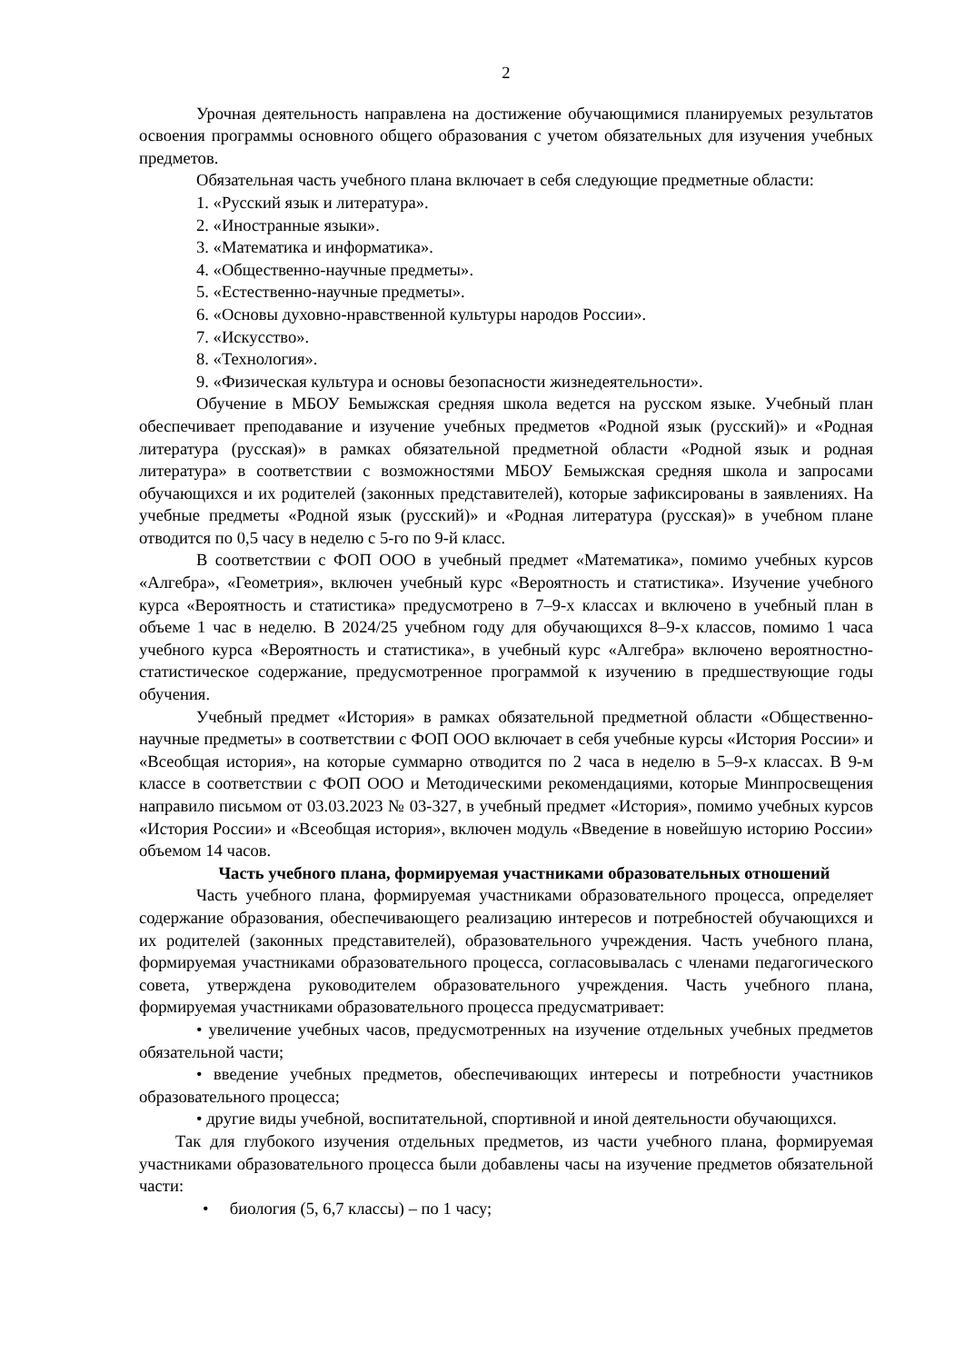2
Урочная деятельность направлена на достижение обучающимися планируемых результатов освоения программы основного общего образования с учетом обязательных для изучения учебных предметов.
Обязательная часть учебного плана включает в себя следующие предметные области:
1. «Русский язык и литература».
2. «Иностранные языки».
3. «Математика и информатика».
4. «Общественно-научные предметы».
5. «Естественно-научные предметы».
6. «Основы духовно-нравственной культуры народов России».
7. «Искусство».
8. «Технология».
9. «Физическая культура и основы безопасности жизнедеятельности».
Обучение в МБОУ Бемыжская средняя школа ведется на русском языке. Учебный план обеспечивает преподавание и изучение учебных предметов «Родной язык (русский)» и «Родная литература (русская)» в рамках обязательной предметной области «Родной язык и родная литература» в соответствии с возможностями МБОУ Бемыжская средняя школа и запросами обучающихся и их родителей (законных представителей), которые зафиксированы в заявлениях. На учебные предметы «Родной язык (русский)» и «Родная литература (русская)» в учебном плане отводится по 0,5 часу в неделю с 5-го по 9-й класс.
В соответствии с ФОП ООО в учебный предмет «Математика», помимо учебных курсов «Алгебра», «Геометрия», включен учебный курс «Вероятность и статистика». Изучение учебного курса «Вероятность и статистика» предусмотрено в 7–9-х классах и включено в учебный план в объеме 1 час в неделю. В 2024/25 учебном году для обучающихся 8–9-х классов, помимо 1 часа учебного курса «Вероятность и статистика», в учебный курс «Алгебра» включено вероятностно-статистическое содержание, предусмотренное программой к изучению в предшествующие годы обучения.
Учебный предмет «История» в рамках обязательной предметной области «Общественно-научные предметы» в соответствии с ФОП ООО включает в себя учебные курсы «История России» и «Всеобщая история», на которые суммарно отводится по 2 часа в неделю в 5–9-х классах. В 9-м классе в соответствии с ФОП ООО и Методическими рекомендациями, которые Минпросвещения направило письмом от 03.03.2023 № 03-327, в учебный предмет «История», помимо учебных курсов «История России» и «Всеобщая история», включен модуль «Введение в новейшую историю России» объемом 14 часов.
Часть учебного плана, формируемая участниками образовательных отношений
Часть учебного плана, формируемая участниками образовательного процесса, определяет содержание образования, обеспечивающего реализацию интересов и потребностей обучающихся и их родителей (законных представителей), образовательного учреждения. Часть учебного плана, формируемая участниками образовательного процесса, согласовывалась с членами педагогического совета, утверждена руководителем образовательного учреждения. Часть учебного плана, формируемая участниками образовательного процесса предусматривает:
• увеличение учебных часов, предусмотренных на изучение отдельных учебных предметов обязательной части;
• введение учебных предметов, обеспечивающих интересы и потребности участников образовательного процесса;
• другие виды учебной, воспитательной, спортивной и иной деятельности обучающихся.
Так для глубокого изучения отдельных предметов, из части учебного плана, формируемая участниками образовательного процесса были добавлены часы на изучение предметов обязательной части:
• биология (5, 6,7 классы) – по 1 часу;